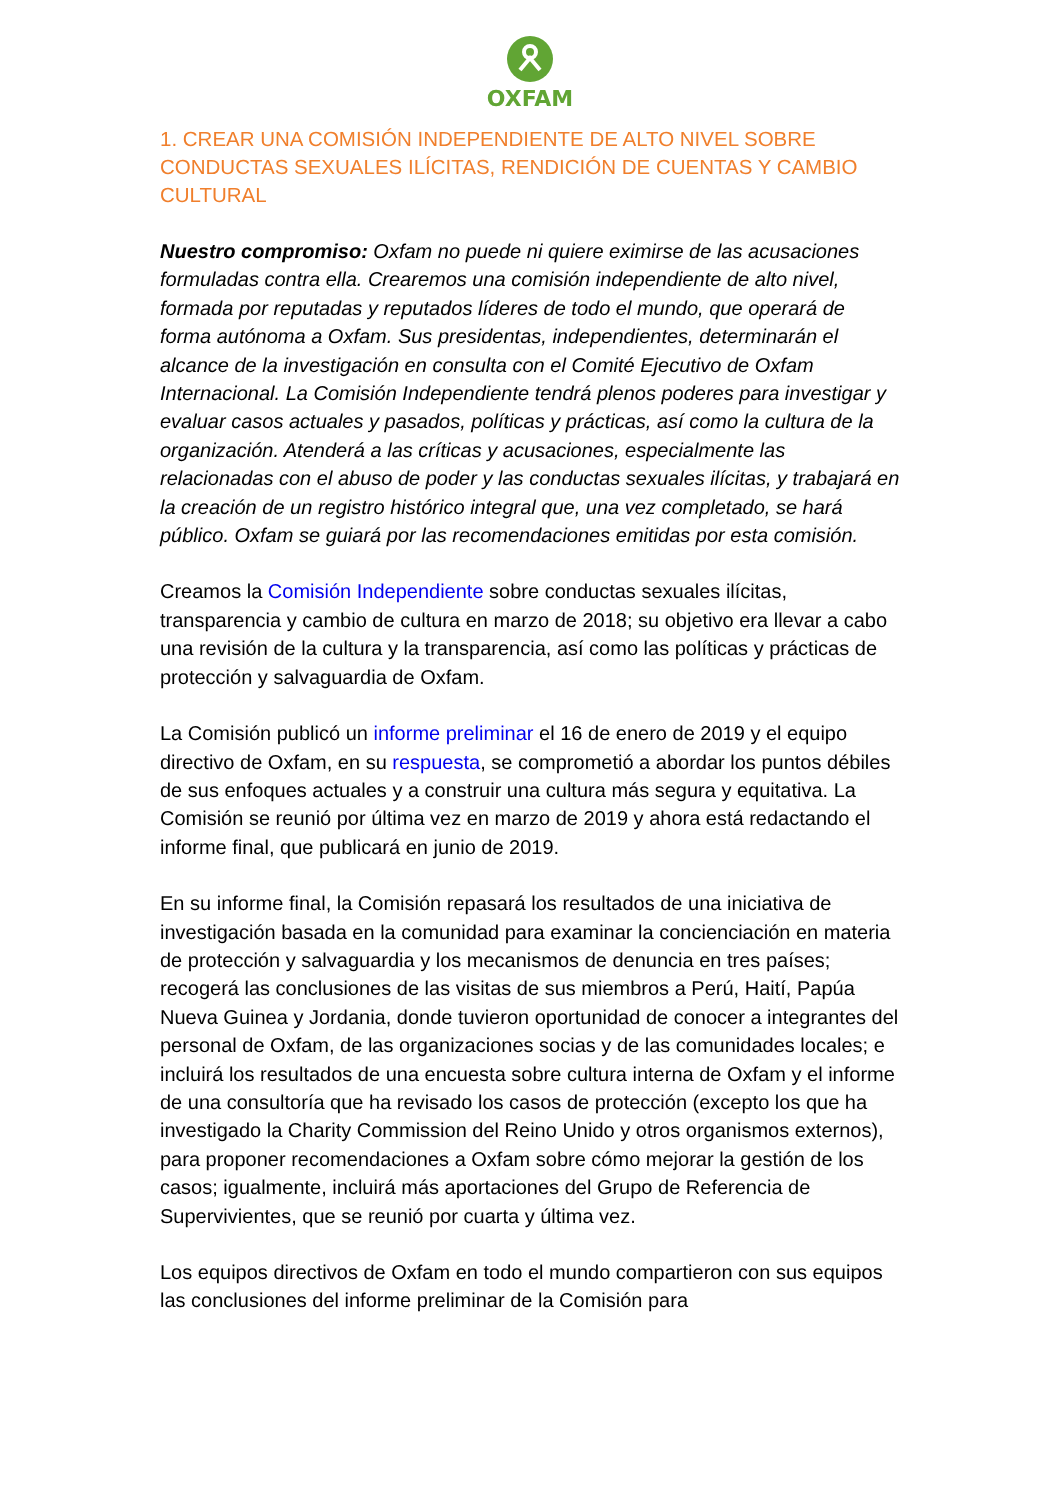OXFAM
1. CREAR UNA COMISIÓN INDEPENDIENTE DE ALTO NIVEL SOBRE CONDUCTAS SEXUALES ILÍCITAS, RENDICIÓN DE CUENTAS Y CAMBIO CULTURAL
Nuestro compromiso: Oxfam no puede ni quiere eximirse de las acusaciones formuladas contra ella. Crearemos una comisión independiente de alto nivel, formada por reputadas y reputados líderes de todo el mundo, que operará de forma autónoma a Oxfam. Sus presidentas, independientes, determinarán el alcance de la investigación en consulta con el Comité Ejecutivo de Oxfam Internacional. La Comisión Independiente tendrá plenos poderes para investigar y evaluar casos actuales y pasados, políticas y prácticas, así como la cultura de la organización. Atenderá a las críticas y acusaciones, especialmente las relacionadas con el abuso de poder y las conductas sexuales ilícitas, y trabajará en la creación de un registro histórico integral que, una vez completado, se hará público. Oxfam se guiará por las recomendaciones emitidas por esta comisión.
Creamos la Comisión Independiente sobre conductas sexuales ilícitas, transparencia y cambio de cultura en marzo de 2018; su objetivo era llevar a cabo una revisión de la cultura y la transparencia, así como las políticas y prácticas de protección y salvaguardia de Oxfam.
La Comisión publicó un informe preliminar el 16 de enero de 2019 y el equipo directivo de Oxfam, en su respuesta, se comprometió a abordar los puntos débiles de sus enfoques actuales y a construir una cultura más segura y equitativa. La Comisión se reunió por última vez en marzo de 2019 y ahora está redactando el informe final, que publicará en junio de 2019.
En su informe final, la Comisión repasará los resultados de una iniciativa de investigación basada en la comunidad para examinar la concienciación en materia de protección y salvaguardia y los mecanismos de denuncia en tres países; recogerá las conclusiones de las visitas de sus miembros a Perú, Haití, Papúa Nueva Guinea y Jordania, donde tuvieron oportunidad de conocer a integrantes del personal de Oxfam, de las organizaciones socias y de las comunidades locales; e incluirá los resultados de una encuesta sobre cultura interna de Oxfam y el informe de una consultoría que ha revisado los casos de protección (excepto los que ha investigado la Charity Commission del Reino Unido y otros organismos externos), para proponer recomendaciones a Oxfam sobre cómo mejorar la gestión de los casos; igualmente, incluirá más aportaciones del Grupo de Referencia de Supervivientes, que se reunió por cuarta y última vez.
Los equipos directivos de Oxfam en todo el mundo compartieron con sus equipos las conclusiones del informe preliminar de la Comisión para